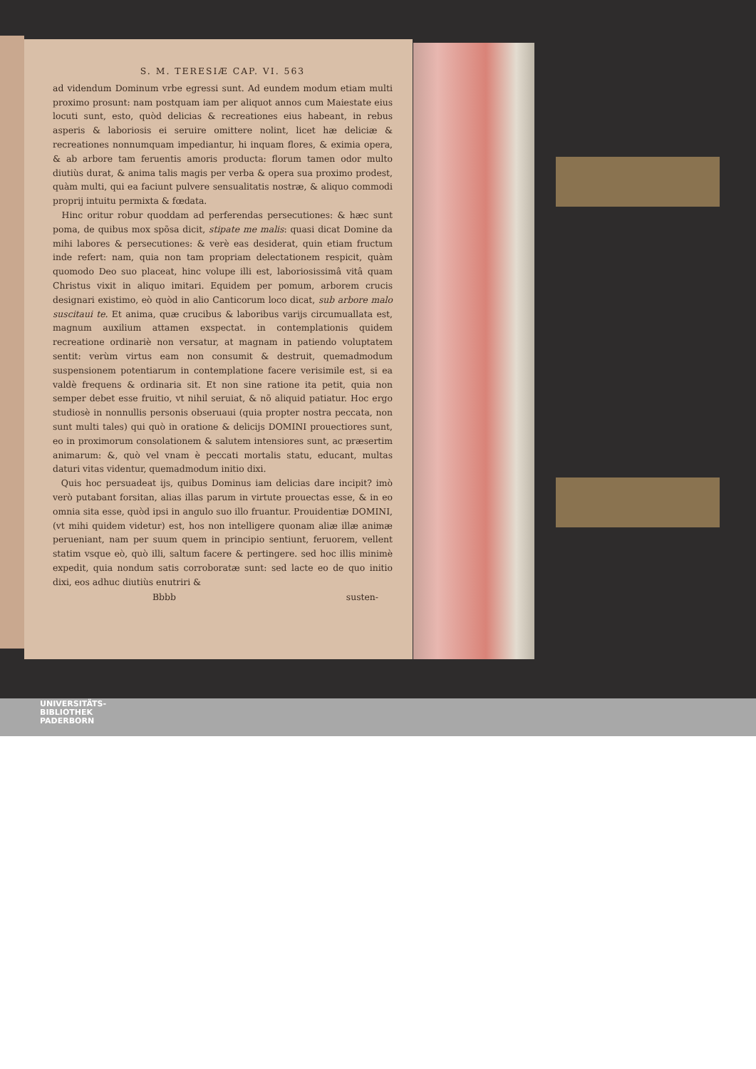S. M. TERESIÆ CAP. VI. 563
ad videndum Dominum vrbe egressi sunt. Ad eundem modum etiam multi proximo prosunt: nam postquam iam per aliquot annos cum Maiestate eius locuti sunt, esto, quòd delicias & recreationes eius habeant, in rebus asperis & laboriosis ei seruire omittere nolint, licet hæ deliciæ & recreationes nonnumquam impediantur, hi inquam flores, & eximia opera, & ab arbore tam feruentis amoris producta: florum tamen odor multo diutiùs durat, & anima talis magis per verba & opera sua proximo prodest, quàm multi, qui ea faciunt pulvere sensualitatis nostræ, & aliquo commodi proprij intuitu permixta & fœdata.
Hinc oritur robur quoddam ad perferendas persecutiones: & hæc sunt poma, de quibus mox spõsa dicit, stipate me malis: quasi dicat Domine da mihi labores & persecutiones: & verè eas desiderat, quin etiam fructum inde refert: nam, quia non tam propriam delectationem respicit, quàm quomodo Deo suo placeat, hinc volupe illi est, laboriosissimâ vitâ quam Christus vixit in aliquo imitari. Equidem per pomum, arborem crucis designari existimo, eò quòd in alio Canticorum loco dicat, sub arbore malo suscitaui te. Et anima, quæ crucibus & laboribus varijs circumuallata est, magnum auxilium attamen exspectat. in contemplationis quidem recreatione ordinariè non versatur, at magnam in patiendo voluptatem sentit: verùm virtus eam non consumit & destruit, quemadmodum suspensionem potentiarum in contemplatione facere verisimile est, si ea valdè frequens & ordinaria sit. Et non sine ratione ita petit, quia non semper debet esse fruitio, vt nihil seruiat, & nõ aliquid patiatur. Hoc ergo studiosè in nonnullis personis obseruaui (quia propter nostra peccata, non sunt multi tales) qui quò in oratione & delicijs DOMINI prouectiores sunt, eo in proximorum consolationem & salutem intensiores sunt, ac præsertim animarum: &, quò vel vnam è peccati mortalis statu, educant, multas daturi vitas videntur, quemadmodum initio dixi.
Quis hoc persuadeat ijs, quibus Dominus iam delicias dare incipit? imò verò putabant forsitan, alias illas parum in virtute prouectas esse, & in eo omnia sita esse, quòd ipsi in angulo suo illo fruantur. Prouidentiæ DOMINI, (vt mihi quidem videtur) est, hos non intelligere quonam aliæ illæ animæ perueniant, nam per suum quem in principio sentiunt, feruorem, vellent statim vsque eò, quò illi, saltum facere & pertingere. sed hoc illis minimè expedit, quia nondum satis corroboratæ sunt: sed lacte eo de quo initio dixi, eos adhuc diutiùs enutriri &
Bbbb susten-
UNIVERSITÄTS-
BIBLIOTHEK
PADERBORN